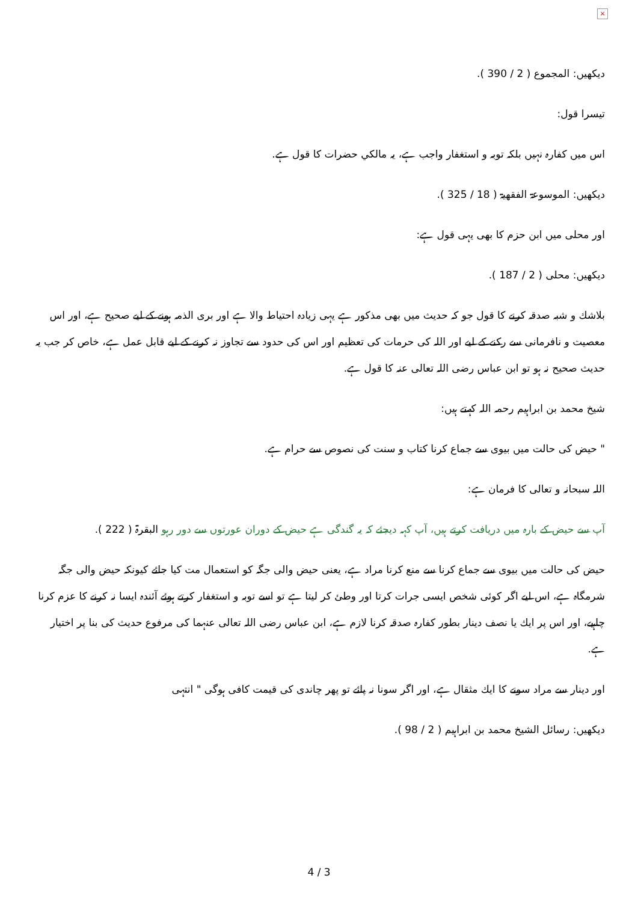×
دیکھیں: المجموع ( 2 / 390 ).
تیسرا قول:
اس میں کفارہ نہیں بلکہ توبہ و استغفار واجب ہے، یہ مالکي حضرات کا قول ہے.
دیکھیں: الموسوعۃ الفقھیۃ ( 18 / 325 ).
اور محلی میں ابن حزم کا بھی یہی قول ہے:
دیکھیں: محلی ( 2 / 187 ).
بلاشك و شبہ صدقہ کرنے کا قول جو کہ حدیث میں بھی مذکور ہے یہی زیادہ احتیاط والا ہے اور بری الذمہ ہونے کے لیے صحیح ہے، اور اس معصیت و نافرمانی سے رکنے کے لیے اور اللہ کی حرمات کی تعظیم اور اس کی حدود سے تجاوز نہ کرنے کے لیے قابل عمل ہے، خاص کر جب یہ حدیث صحیح نہ ہو تو ابن عباس رضی اللہ تعالی عنہ کا قول ہے.
شیخ محمد بن ابراہیم رحمہ اللہ کہتے ہیں:
" حیض کی حالت میں بیوی سے جماع کرنا کتاب و سنت کی نصوص سے حرام ہے.
اللہ سبحانہ و تعالی کا فرمان ہے:
آپ سے حیض کے بارہ میں دریافت کرتے ہیں، آپ کہہ دیجئے کہ یہ گندگی ہے حیض کے دوران عورتوں سے دور رہو البقرۃ ( 222 ).
حیض کی حالت میں بیوی سے جماع کرنا سے منع کرنا مراد ہے، یعنی حیض والی جگہ کو استعمال مت کیا جائے کیونکہ حیض والی جگہ شرمگاہ ہے، اس لیے اگر کوئی شخص ایسی جرات کرتا اور وطئ کر لیتا ہے تو اسے توبہ و استغفار کرتے ہوئے آئندہ ایسا نہ کرنے کا عزم کرنا چاہیے، اور اس پر ایك یا نصف دینار بطور کفارہ صدقہ کرنا لازم ہے، ابن عباس رضی اللہ تعالی عنہما کی مرفوع حدیث کی بنا پر اختیار ہے.
اور دینار سے مراد سونے کا ایك مثقال ہے، اور اگر سونا نہ پائے تو پھر چاندی کی قیمت کافی ہوگی " انتہی
دیکھیں: رسائل الشیخ محمد بن ابراہیم ( 2 / 98 ).
4 / 3